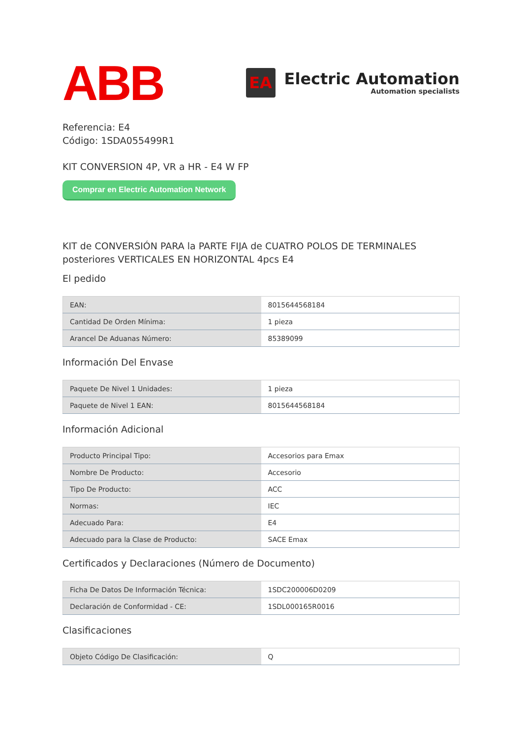ABB
EA
Electric Automation
Automation specialists
Referencia: E4
Código: 1SDA055499R1
KIT CONVERSION 4P, VR a HR - E4 W FP
Comprar en Electric Automation Network
KIT de CONVERSIÓN PARA la PARTE FIJA de CUATRO POLOS DE TERMINALES posteriores VERTICALES EN HORIZONTAL 4pcs E4
El pedido
| EAN: | 8015644568184 |
| Cantidad De Orden Mínima: | 1 pieza |
| Arancel De Aduanas Número: | 85389099 |
Información Del Envase
| Paquete De Nivel 1 Unidades: | 1 pieza |
| Paquete de Nivel 1 EAN: | 8015644568184 |
Información Adicional
| Producto Principal Tipo: | Accesorios para Emax |
| Nombre De Producto: | Accesorio |
| Tipo De Producto: | ACC |
| Normas: | IEC |
| Adecuado Para: | E4 |
| Adecuado para la Clase de Producto: | SACE Emax |
Certificados y Declaraciones (Número de Documento)
| Ficha De Datos De Información Técnica: | 1SDC200006D0209 |
| Declaración de Conformidad - CE: | 1SDL000165R0016 |
Clasificaciones
| Objeto Código De Clasificación: | Q |